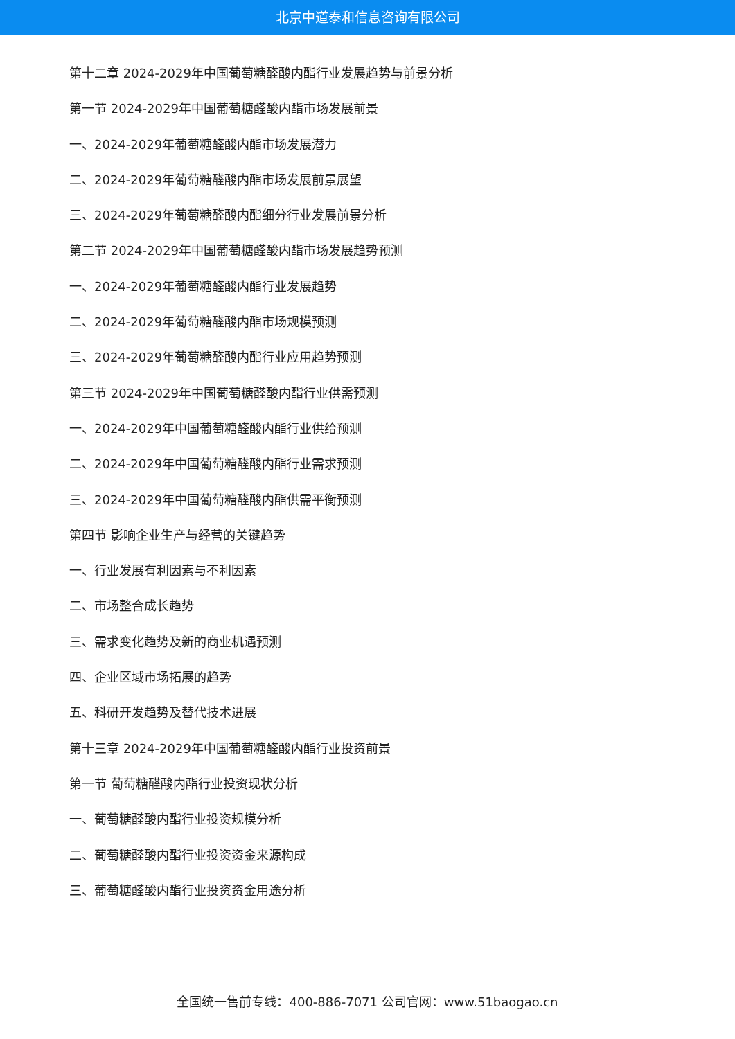北京中道泰和信息咨询有限公司
第十二章 2024-2029年中国葡萄糖醛酸内酯行业发展趋势与前景分析
第一节 2024-2029年中国葡萄糖醛酸内酯市场发展前景
一、2024-2029年葡萄糖醛酸内酯市场发展潜力
二、2024-2029年葡萄糖醛酸内酯市场发展前景展望
三、2024-2029年葡萄糖醛酸内酯细分行业发展前景分析
第二节 2024-2029年中国葡萄糖醛酸内酯市场发展趋势预测
一、2024-2029年葡萄糖醛酸内酯行业发展趋势
二、2024-2029年葡萄糖醛酸内酯市场规模预测
三、2024-2029年葡萄糖醛酸内酯行业应用趋势预测
第三节 2024-2029年中国葡萄糖醛酸内酯行业供需预测
一、2024-2029年中国葡萄糖醛酸内酯行业供给预测
二、2024-2029年中国葡萄糖醛酸内酯行业需求预测
三、2024-2029年中国葡萄糖醛酸内酯供需平衡预测
第四节 影响企业生产与经营的关键趋势
一、行业发展有利因素与不利因素
二、市场整合成长趋势
三、需求变化趋势及新的商业机遇预测
四、企业区域市场拓展的趋势
五、科研开发趋势及替代技术进展
第十三章 2024-2029年中国葡萄糖醛酸内酯行业投资前景
第一节 葡萄糖醛酸内酯行业投资现状分析
一、葡萄糖醛酸内酯行业投资规模分析
二、葡萄糖醛酸内酯行业投资资金来源构成
三、葡萄糖醛酸内酯行业投资资金用途分析
全国统一售前专线：400-886-7071 公司官网：www.51baogao.cn